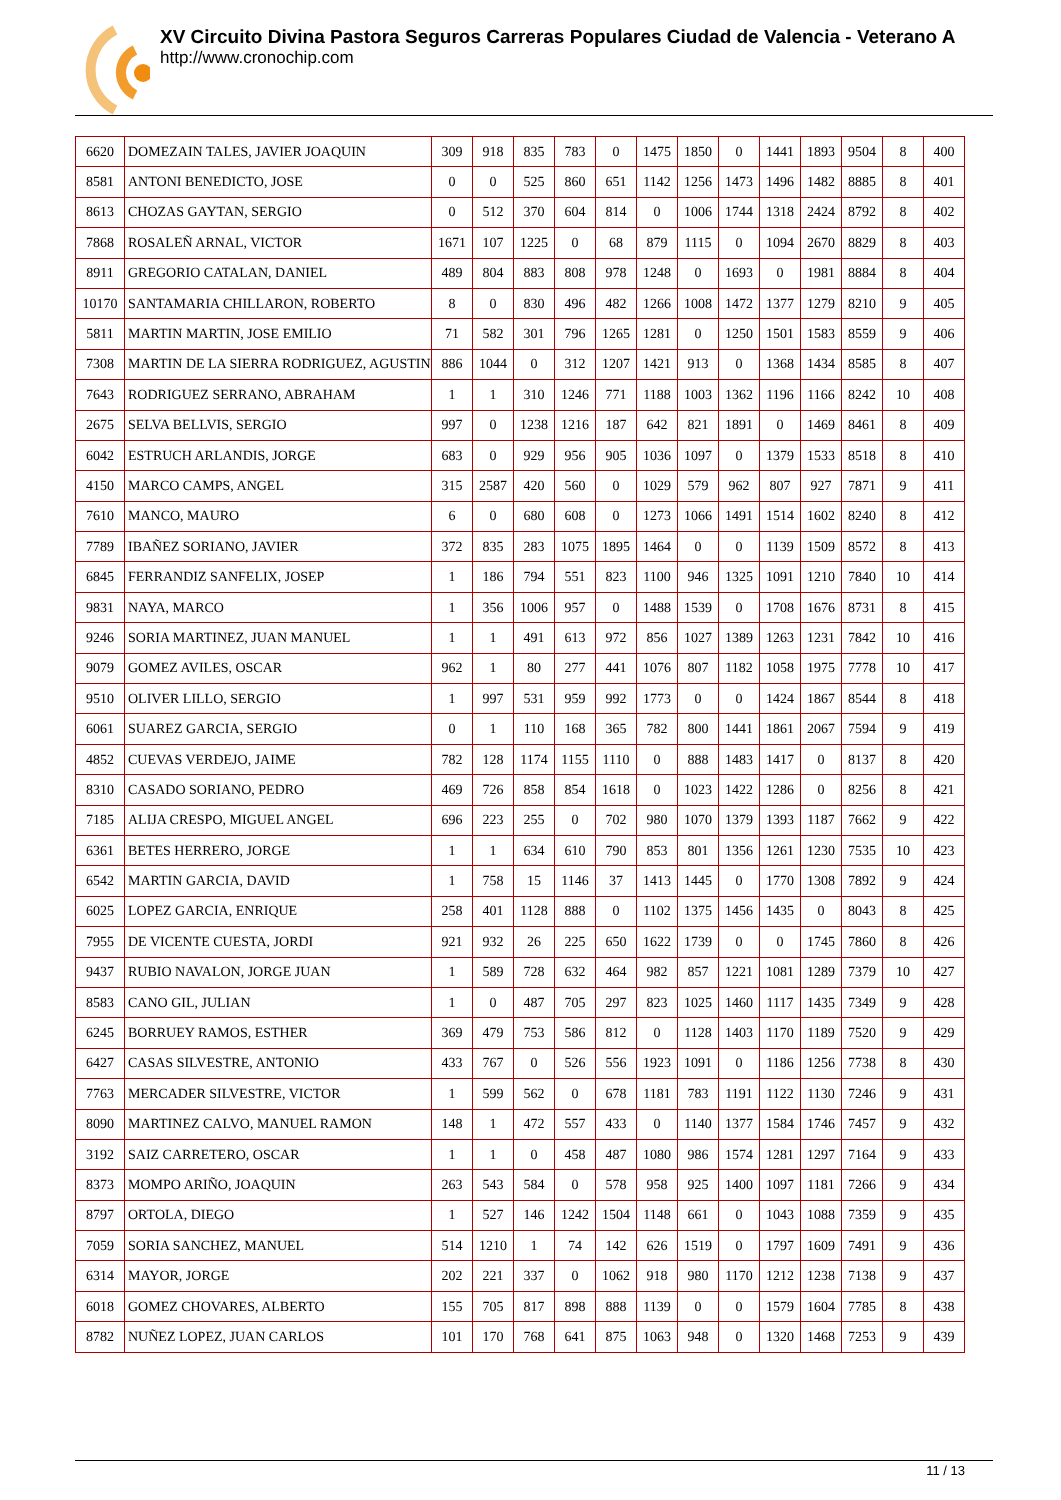XV Circuito Divina Pastora Seguros Carreras Populares Ciudad de Valencia - Veterano A
http://www.cronochip.com
| 6620 | DOMEZAIN TALES, JAVIER JOAQUIN | 309 | 918 | 835 | 783 | 0 | 1475 | 1850 | 0 | 1441 | 1893 | 9504 | 8 | 400 |
| 8581 | ANTONI BENEDICTO, JOSE | 0 | 0 | 525 | 860 | 651 | 1142 | 1256 | 1473 | 1496 | 1482 | 8885 | 8 | 401 |
| 8613 | CHOZAS GAYTAN, SERGIO | 0 | 512 | 370 | 604 | 814 | 0 | 1006 | 1744 | 1318 | 2424 | 8792 | 8 | 402 |
| 7868 | ROSALEÑ ARNAL, VICTOR | 1671 | 107 | 1225 | 0 | 68 | 879 | 1115 | 0 | 1094 | 2670 | 8829 | 8 | 403 |
| 8911 | GREGORIO CATALAN, DANIEL | 489 | 804 | 883 | 808 | 978 | 1248 | 0 | 1693 | 0 | 1981 | 8884 | 8 | 404 |
| 10170 | SANTAMARIA CHILLARON, ROBERTO | 8 | 0 | 830 | 496 | 482 | 1266 | 1008 | 1472 | 1377 | 1279 | 8210 | 9 | 405 |
| 5811 | MARTIN MARTIN, JOSE EMILIO | 71 | 582 | 301 | 796 | 1265 | 1281 | 0 | 1250 | 1501 | 1583 | 8559 | 9 | 406 |
| 7308 | MARTIN DE LA SIERRA RODRIGUEZ, AGUSTIN | 886 | 1044 | 0 | 312 | 1207 | 1421 | 913 | 0 | 1368 | 1434 | 8585 | 8 | 407 |
| 7643 | RODRIGUEZ SERRANO, ABRAHAM | 1 | 1 | 310 | 1246 | 771 | 1188 | 1003 | 1362 | 1196 | 1166 | 8242 | 10 | 408 |
| 2675 | SELVA BELLVIS, SERGIO | 997 | 0 | 1238 | 1216 | 187 | 642 | 821 | 1891 | 0 | 1469 | 8461 | 8 | 409 |
| 6042 | ESTRUCH ARLANDIS, JORGE | 683 | 0 | 929 | 956 | 905 | 1036 | 1097 | 0 | 1379 | 1533 | 8518 | 8 | 410 |
| 4150 | MARCO CAMPS, ANGEL | 315 | 2587 | 420 | 560 | 0 | 1029 | 579 | 962 | 807 | 927 | 7871 | 9 | 411 |
| 7610 | MANCO, MAURO | 6 | 0 | 680 | 608 | 0 | 1273 | 1066 | 1491 | 1514 | 1602 | 8240 | 8 | 412 |
| 7789 | IBAÑEZ SORIANO, JAVIER | 372 | 835 | 283 | 1075 | 1895 | 1464 | 0 | 0 | 1139 | 1509 | 8572 | 8 | 413 |
| 6845 | FERRANDIZ SANFELIX, JOSEP | 1 | 186 | 794 | 551 | 823 | 1100 | 946 | 1325 | 1091 | 1210 | 7840 | 10 | 414 |
| 9831 | NAYA, MARCO | 1 | 356 | 1006 | 957 | 0 | 1488 | 1539 | 0 | 1708 | 1676 | 8731 | 8 | 415 |
| 9246 | SORIA MARTINEZ, JUAN MANUEL | 1 | 1 | 491 | 613 | 972 | 856 | 1027 | 1389 | 1263 | 1231 | 7842 | 10 | 416 |
| 9079 | GOMEZ AVILES, OSCAR | 962 | 1 | 80 | 277 | 441 | 1076 | 807 | 1182 | 1058 | 1975 | 7778 | 10 | 417 |
| 9510 | OLIVER LILLO, SERGIO | 1 | 997 | 531 | 959 | 992 | 1773 | 0 | 0 | 1424 | 1867 | 8544 | 8 | 418 |
| 6061 | SUAREZ GARCIA, SERGIO | 0 | 1 | 110 | 168 | 365 | 782 | 800 | 1441 | 1861 | 2067 | 7594 | 9 | 419 |
| 4852 | CUEVAS VERDEJO, JAIME | 782 | 128 | 1174 | 1155 | 1110 | 0 | 888 | 1483 | 1417 | 0 | 8137 | 8 | 420 |
| 8310 | CASADO SORIANO, PEDRO | 469 | 726 | 858 | 854 | 1618 | 0 | 1023 | 1422 | 1286 | 0 | 8256 | 8 | 421 |
| 7185 | ALIJA CRESPO, MIGUEL ANGEL | 696 | 223 | 255 | 0 | 702 | 980 | 1070 | 1379 | 1393 | 1187 | 7662 | 9 | 422 |
| 6361 | BETES HERRERO, JORGE | 1 | 1 | 634 | 610 | 790 | 853 | 801 | 1356 | 1261 | 1230 | 7535 | 10 | 423 |
| 6542 | MARTIN GARCIA, DAVID | 1 | 758 | 15 | 1146 | 37 | 1413 | 1445 | 0 | 1770 | 1308 | 7892 | 9 | 424 |
| 6025 | LOPEZ GARCIA, ENRIQUE | 258 | 401 | 1128 | 888 | 0 | 1102 | 1375 | 1456 | 1435 | 0 | 8043 | 8 | 425 |
| 7955 | DE VICENTE CUESTA, JORDI | 921 | 932 | 26 | 225 | 650 | 1622 | 1739 | 0 | 0 | 1745 | 7860 | 8 | 426 |
| 9437 | RUBIO NAVALON, JORGE JUAN | 1 | 589 | 728 | 632 | 464 | 982 | 857 | 1221 | 1081 | 1289 | 7379 | 10 | 427 |
| 8583 | CANO GIL, JULIAN | 1 | 0 | 487 | 705 | 297 | 823 | 1025 | 1460 | 1117 | 1435 | 7349 | 9 | 428 |
| 6245 | BORRUEY RAMOS, ESTHER | 369 | 479 | 753 | 586 | 812 | 0 | 1128 | 1403 | 1170 | 1189 | 7520 | 9 | 429 |
| 6427 | CASAS SILVESTRE, ANTONIO | 433 | 767 | 0 | 526 | 556 | 1923 | 1091 | 0 | 1186 | 1256 | 7738 | 8 | 430 |
| 7763 | MERCADER SILVESTRE, VICTOR | 1 | 599 | 562 | 0 | 678 | 1181 | 783 | 1191 | 1122 | 1130 | 7246 | 9 | 431 |
| 8090 | MARTINEZ CALVO, MANUEL RAMON | 148 | 1 | 472 | 557 | 433 | 0 | 1140 | 1377 | 1584 | 1746 | 7457 | 9 | 432 |
| 3192 | SAIZ CARRETERO, OSCAR | 1 | 1 | 0 | 458 | 487 | 1080 | 986 | 1574 | 1281 | 1297 | 7164 | 9 | 433 |
| 8373 | MOMPO ARIÑO, JOAQUIN | 263 | 543 | 584 | 0 | 578 | 958 | 925 | 1400 | 1097 | 1181 | 7266 | 9 | 434 |
| 8797 | ORTOLA, DIEGO | 1 | 527 | 146 | 1242 | 1504 | 1148 | 661 | 0 | 1043 | 1088 | 7359 | 9 | 435 |
| 7059 | SORIA SANCHEZ, MANUEL | 514 | 1210 | 1 | 74 | 142 | 626 | 1519 | 0 | 1797 | 1609 | 7491 | 9 | 436 |
| 6314 | MAYOR, JORGE | 202 | 221 | 337 | 0 | 1062 | 918 | 980 | 1170 | 1212 | 1238 | 7138 | 9 | 437 |
| 6018 | GOMEZ CHOVARES, ALBERTO | 155 | 705 | 817 | 898 | 888 | 1139 | 0 | 0 | 1579 | 1604 | 7785 | 8 | 438 |
| 8782 | NUÑEZ LOPEZ, JUAN CARLOS | 101 | 170 | 768 | 641 | 875 | 1063 | 948 | 0 | 1320 | 1468 | 7253 | 9 | 439 |
11 / 13